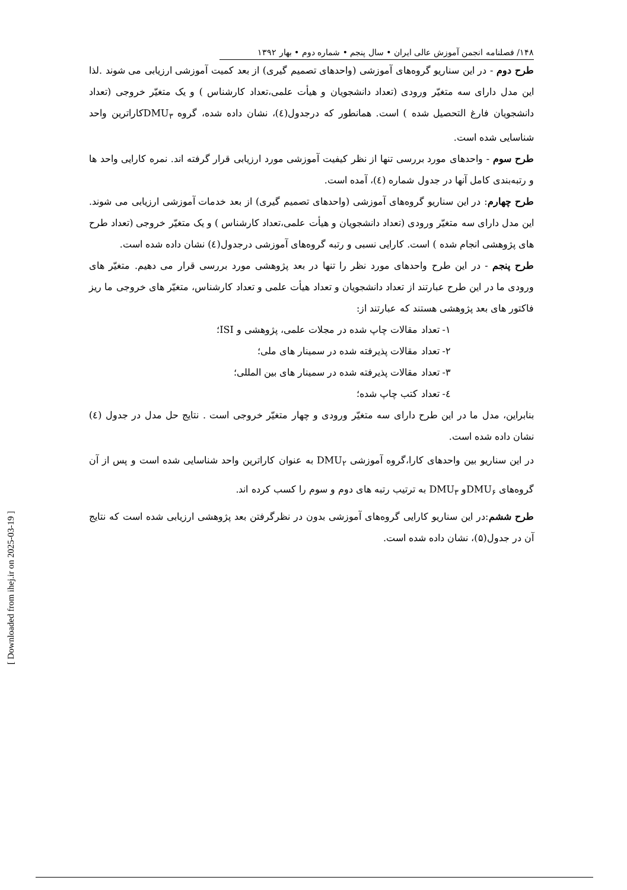۱۴۸/ فصلنامه انجمن آموزش عالی ایران • سال پنجم • شماره دوم • بهار ۱۳۹۲
طرح دوم - در این سناریو گروه‌های آموزشی (واحدهای تصمیم گیری) از بعد کمیت آموزشی ارزیابی می شوند .لذا این مدل دارای سه متغیّر ورودی (تعداد دانشجویان و هیأت علمی،تعداد کارشناس ) و یک متغیّر خروجی (تعداد دانشجویان فارغ التحصیل شده ) است. همانطور که درجدول(٤)، نشان داده شده، گروه DMU<sub>۳</sub>کاراترین واحد شناسایی شده است.
طرح سوم - واحدهای مورد بررسی تنها از نظر کیفیت آموزشی مورد ارزیابی قرار گرفته اند. نمره کارایی واحد ها و رتبه‌بندی کامل آنها در جدول شماره (٤)، آمده است.
طرح چهارم: در این سناریو گروه‌های آموزشی (واحدهای تصمیم گیری) از بعد خدمات آموزشی ارزیابی می شوند. این مدل دارای سه متغیّر ورودی (تعداد دانشجویان و هیأت علمی،تعداد کارشناس ) و یک متغیّر خروجی (تعداد طرح های پژوهشی انجام شده ) است. کارایی نسبی و رتبه گروه‌های آموزشی درجدول(٤) نشان داده شده است.
طرح پنجم - در این طرح واحدهای مورد نظر را تنها در بعد پژوهشی مورد بررسی قرار می دهیم. متغیّر های ورودی ما در این طرح عبارتند از تعداد دانشجویان و تعداد هیأت علمی و تعداد کارشناس، متغیّر های خروجی ما ریز فاکتور های بعد پژوهشی هستند که عبارتند از:
۱- تعداد مقالات چاپ شده در مجلات علمی، پژوهشی و ISI؛
۲- تعداد مقالات پذیرفته شده در سمینار های ملی؛
۳- تعداد مقالات پذیرفته شده در سمینار های بین المللی؛
٤- تعداد کتب چاپ شده؛
بنابراین، مدل ما در این طرح دارای سه متغیّر ورودی و چهار متغیّر خروجی است . نتایج حل مدل در جدول (٤) نشان داده شده است.
در این سناریو بین واحدهای کارا،گروه آموزشی DMU<sub>۲</sub> به عنوان کاراترین واحد شناسایی شده است و پس از آن گروه‌های DMU<sub>۶</sub>و DMU<sub>۳</sub> به ترتیب رتبه های دوم و سوم را کسب کرده اند.
طرح ششم:در این سناریو کارایی گروه‌های آموزشی بدون در نظرگرفتن بعد پژوهشی ارزیابی شده است که نتایج آن در جدول(۵)، نشان داده شده است.
[ Downloaded from ihej.ir on 2025-03-19 ]